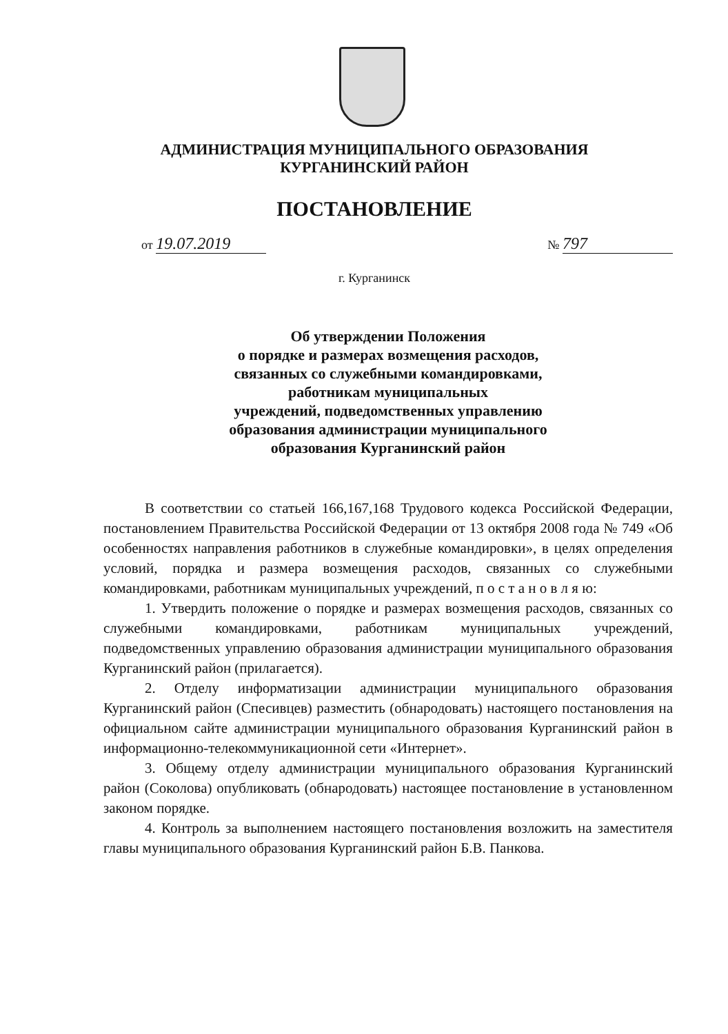АДМИНИСТРАЦИЯ МУНИЦИПАЛЬНОГО ОБРАЗОВАНИЯ
КУРГАНИНСКИЙ РАЙОН
ПОСТАНОВЛЕНИЕ
от 19.07.2019 № 797
г. Курганинск
Об утверждении Положения
о порядке и размерах возмещения расходов,
связанных со служебными командировками,
работникам муниципальных
учреждений, подведомственных управлению
образования администрации муниципального
образования Курганинский район
В соответствии со статьей 166,167,168 Трудового кодекса Российской Федерации, постановлением Правительства Российской Федерации от 13 октября 2008 года № 749 «Об особенностях направления работников в служебные командировки», в целях определения условий, порядка и размера возмещения расходов, связанных со служебными командировками, работникам муниципальных учреждений, п о с т а н о в л я ю:
1. Утвердить положение о порядке и размерах возмещения расходов, связанных со служебными командировками, работникам муниципальных учреждений, подведомственных управлению образования администрации муниципального образования Курганинский район (прилагается).
2. Отделу информатизации администрации муниципального образования Курганинский район (Спесивцев) разместить (обнародовать) настоящего постановления на официальном сайте администрации муниципального образования Курганинский район в информационно-телекоммуникационной сети «Интернет».
3. Общему отделу администрации муниципального образования Курганинский район (Соколова) опубликовать (обнародовать) настоящее постановление в установленном законом порядке.
4. Контроль за выполнением настоящего постановления возложить на заместителя главы муниципального образования Курганинский район Б.В. Панкова.